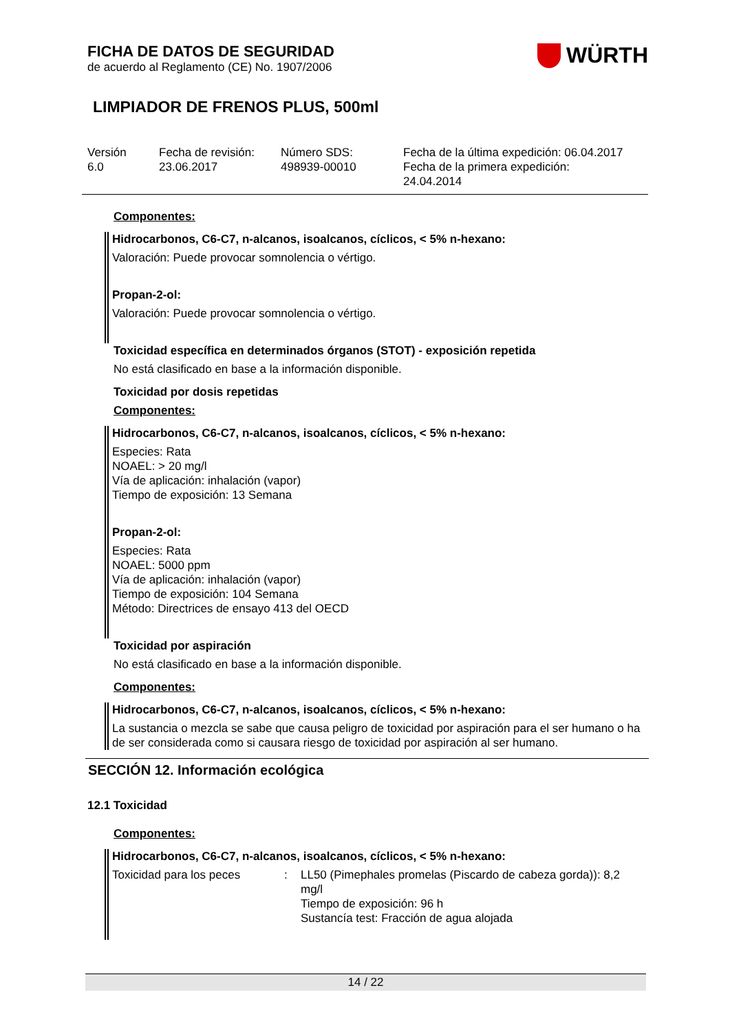FICHA DE DATOS DE SEGURIDAD
de acuerdo al Reglamento (CE) No. 1907/2006
WÜRTH
LIMPIADOR DE FRENOS PLUS, 500ml
Versión
6.0
Fecha de revisión:
23.06.2017
Número SDS:
498939-00010
Fecha de la última expedición: 06.04.2017
Fecha de la primera expedición:
24.04.2014
Componentes:
Hidrocarbonos, C6-C7, n-alcanos, isoalcanos, cíclicos, < 5% n-hexano:
Valoración: Puede provocar somnolencia o vértigo.
Propan-2-ol:
Valoración: Puede provocar somnolencia o vértigo.
Toxicidad específica en determinados órganos (STOT) - exposición repetida
No está clasificado en base a la información disponible.
Toxicidad por dosis repetidas
Componentes:
Hidrocarbonos, C6-C7, n-alcanos, isoalcanos, cíclicos, < 5% n-hexano:
Especies: Rata
NOAEL: > 20 mg/l
Vía de aplicación: inhalación (vapor)
Tiempo de exposición: 13 Semana
Propan-2-ol:
Especies: Rata
NOAEL: 5000 ppm
Vía de aplicación: inhalación (vapor)
Tiempo de exposición: 104 Semana
Método: Directrices de ensayo 413 del OECD
Toxicidad por aspiración
No está clasificado en base a la información disponible.
Componentes:
Hidrocarbonos, C6-C7, n-alcanos, isoalcanos, cíclicos, < 5% n-hexano:
La sustancia o mezcla se sabe que causa peligro de toxicidad por aspiración para el ser humano o ha de ser considerada como si causara riesgo de toxicidad por aspiración al ser humano.
SECCIÓN 12. Información ecológica
12.1 Toxicidad
Componentes:
Hidrocarbonos, C6-C7, n-alcanos, isoalcanos, cíclicos, < 5% n-hexano:
Toxicidad para los peces : LL50 (Pimephales promelas (Piscardo de cabeza gorda)): 8,2 mg/l
Tiempo de exposición: 96 h
Sustancía test: Fracción de agua alojada
14 / 22